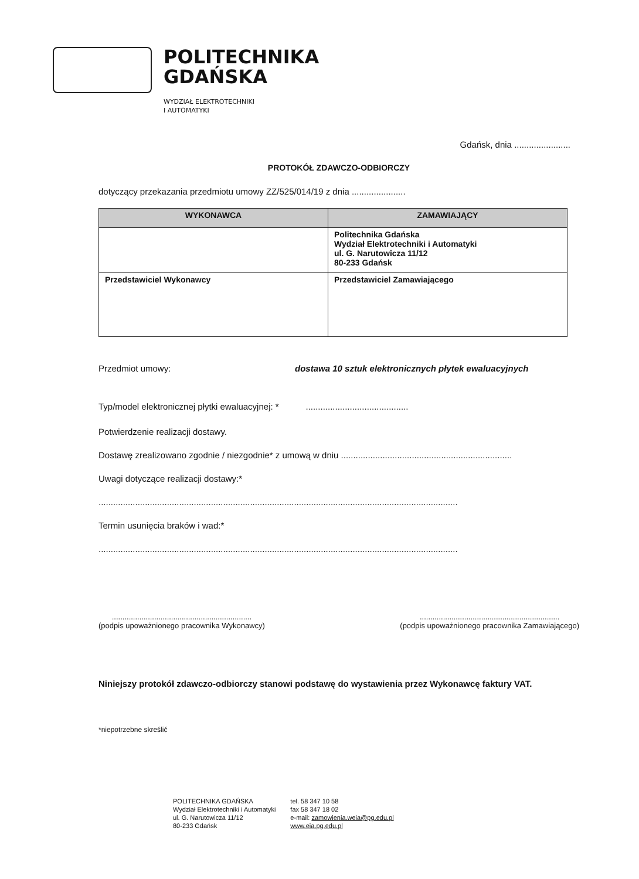POLITECHNIKA
GDAŃSKA
WYDZIAŁ ELEKTROTECHNIKI
I AUTOMATYKI
Gdańsk, dnia .......................
PROTOKÓŁ ZDAWCZO-ODBIORCZY
dotyczący przekazania przedmiotu umowy ZZ/525/014/19 z dnia ......................
| WYKONAWCA | ZAMAWIAJĄCY |
| --- | --- |
| | Politechnika Gdańska Wydział Elektrotechniki i Automatyki ul. G. Narutowicza 11/12 80-233 Gdańsk |
| Przedstawiciel Wykonawcy | Przedstawiciel Zamawiającego |
Przedmiot umowy: dostawa 10 sztuk elektronicznych płytek ewaluacyjnych
Typ/model elektronicznej płytki ewaluacyjnej: * ..........................................
Potwierdzenie realizacji dostawy.
Dostawę zrealizowano zgodnie / niezgodnie* z umową w dniu ......................................................................
Uwagi dotyczące realizacji dostawy:*
...................................................................................................................................................
Termin usunięcia braków i wad:*
...................................................................................................................................................
..................................................................
(podpis upoważnionego pracownika Wykonawcy)
..................................................................
(podpis upoważnionego pracownika Zamawiającego)
Niniejszy protokół zdawczo-odbiorczy stanowi podstawę do wystawienia przez Wykonawcę faktury VAT.
*niepotrzebne skreślić
POLITECHNIKA GDAŃSKA
Wydział Elektrotechniki i Automatyki
ul. G. Narutowicza 11/12
80-233 Gdańsk
tel. 58 347 10 58
fax 58 347 18 02
e-mail: zamowienia.weia@pg.edu.pl
www.eia.pg.edu.pl